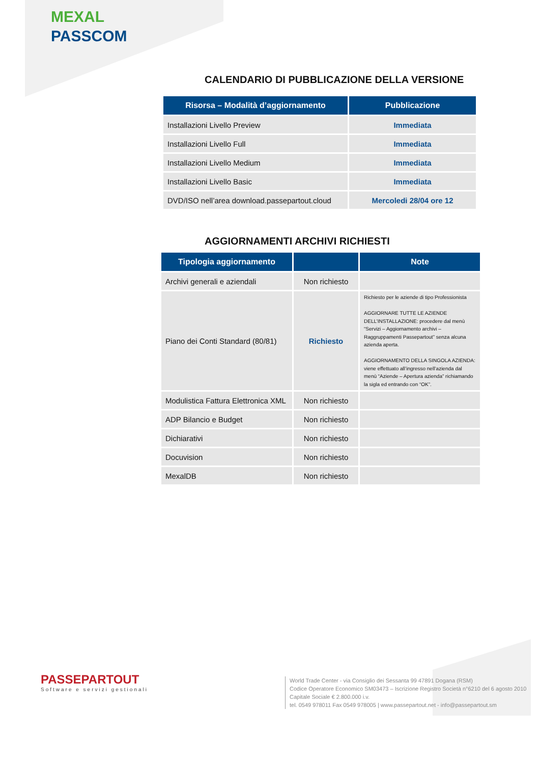MEXAL
PASSCOM
CALENDARIO DI PUBBLICAZIONE DELLA VERSIONE
| Risorsa – Modalità d’aggiornamento | Pubblicazione |
| --- | --- |
| Installazioni Livello Preview | Immediata |
| Installazioni Livello Full | Immediata |
| Installazioni Livello Medium | Immediata |
| Installazioni Livello Basic | Immediata |
| DVD/ISO nell’area download.passepartout.cloud | Mercoledi 28/04 ore 12 |
AGGIORNAMENTI ARCHIVI RICHIESTI
| Tipologia aggiornamento | | Note |
| --- | --- | --- |
| Archivi generali e aziendali | Non richiesto | |
| Piano dei Conti Standard (80/81) | Richiesto | Richiesto per le aziende di tipo Professionista AGGIORNARE TUTTE LE AZIENDE DELL’INSTALLAZIONE: procedere dal menù “Servizi – Aggiornamento archivi – Raggruppamenti Passepartout” senza alcuna azienda aperta. AGGIORNAMENTO DELLA SINGOLA AZIENDA: viene effettuato all’ingresso nell’azienda dal menù “Aziende – Apertura azienda” richiamando la sigla ed entrando con “OK”. |
| Modulistica Fattura Elettronica XML | Non richiesto | |
| ADP Bilancio e Budget | Non richiesto | |
| Dichiarativi | Non richiesto | |
| Docuvision | Non richiesto | |
| MexalDB | Non richiesto | |
PASSEPARTOUT
Software e servizi gestionali
World Trade Center - via Consiglio dei Sessanta 99 47891 Dogana (RSM)
Codice Operatore Economico SM03473 – Iscrizione Registro Società n°6210 del 6 agosto 2010
Capitale Sociale € 2.800.000 i.v.
tel. 0549 978011 Fax 0549 978005 | www.passepartout.net - info@passepartout.sm